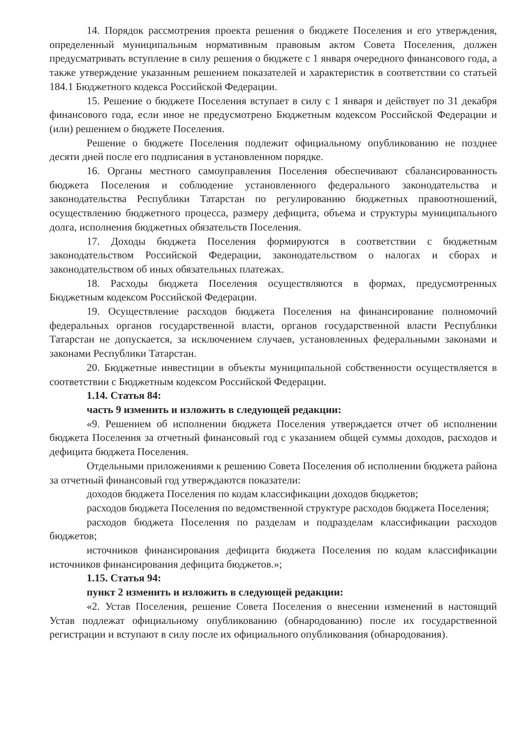14. Порядок рассмотрения проекта решения о бюджете Поселения и его утверждения, определенный муниципальным нормативным правовым актом Совета Поселения, должен предусматривать вступление в силу решения о бюджете с 1 января очередного финансового года, а также утверждение указанным решением показателей и характеристик в соответствии со статьей 184.1 Бюджетного кодекса Российской Федерации.
15. Решение о бюджете Поселения вступает в силу с 1 января и действует по 31 декабря финансового года, если иное не предусмотрено Бюджетным кодексом Российской Федерации и (или) решением о бюджете Поселения.
Решение о бюджете Поселения подлежит официальному опубликованию не позднее десяти дней после его подписания в установленном порядке.
16. Органы местного самоуправления Поселения обеспечивают сбалансированность бюджета Поселения и соблюдение установленного федерального законодательства и законодательства Республики Татарстан по регулированию бюджетных правоотношений, осуществлению бюджетного процесса, размеру дефицита, объема и структуры муниципального долга, исполнения бюджетных обязательств Поселения.
17. Доходы бюджета Поселения формируются в соответствии с бюджетным законодательством Российской Федерации, законодательством о налогах и сборах и законодательством об иных обязательных платежах.
18. Расходы бюджета Поселения осуществляются в формах, предусмотренных Бюджетным кодексом Российской Федерации.
19. Осуществление расходов бюджета Поселения на финансирование полномочий федеральных органов государственной власти, органов государственной власти Республики Татарстан не допускается, за исключением случаев, установленных федеральными законами и законами Республики Татарстан.
20. Бюджетные инвестиции в объекты муниципальной собственности осуществляется в соответствии с Бюджетным кодексом Российской Федерации.
1.14. Статья 84:
часть 9 изменить и изложить в следующей редакции:
«9. Решением об исполнении бюджета Поселения утверждается отчет об исполнении бюджета Поселения за отчетный финансовый год с указанием общей суммы доходов, расходов и дефицита бюджета Поселения.
Отдельными приложениями к решению Совета Поселения об исполнении бюджета района за отчетный финансовый год утверждаются показатели:
доходов бюджета Поселения по кодам классификации доходов бюджетов;
расходов бюджета Поселения по ведомственной структуре расходов бюджета Поселения;
расходов бюджета Поселения по разделам и подразделам классификации расходов бюджетов;
источников финансирования дефицита бюджета Поселения по кодам классификации источников финансирования дефицита бюджетов.»;
1.15. Статья 94:
пункт 2 изменить и изложить в следующей редакции:
«2. Устав Поселения, решение Совета Поселения о внесении изменений в настоящий Устав подлежат официальному опубликованию (обнародованию) после их государственной регистрации и вступают в силу после их официального опубликования (обнародования).